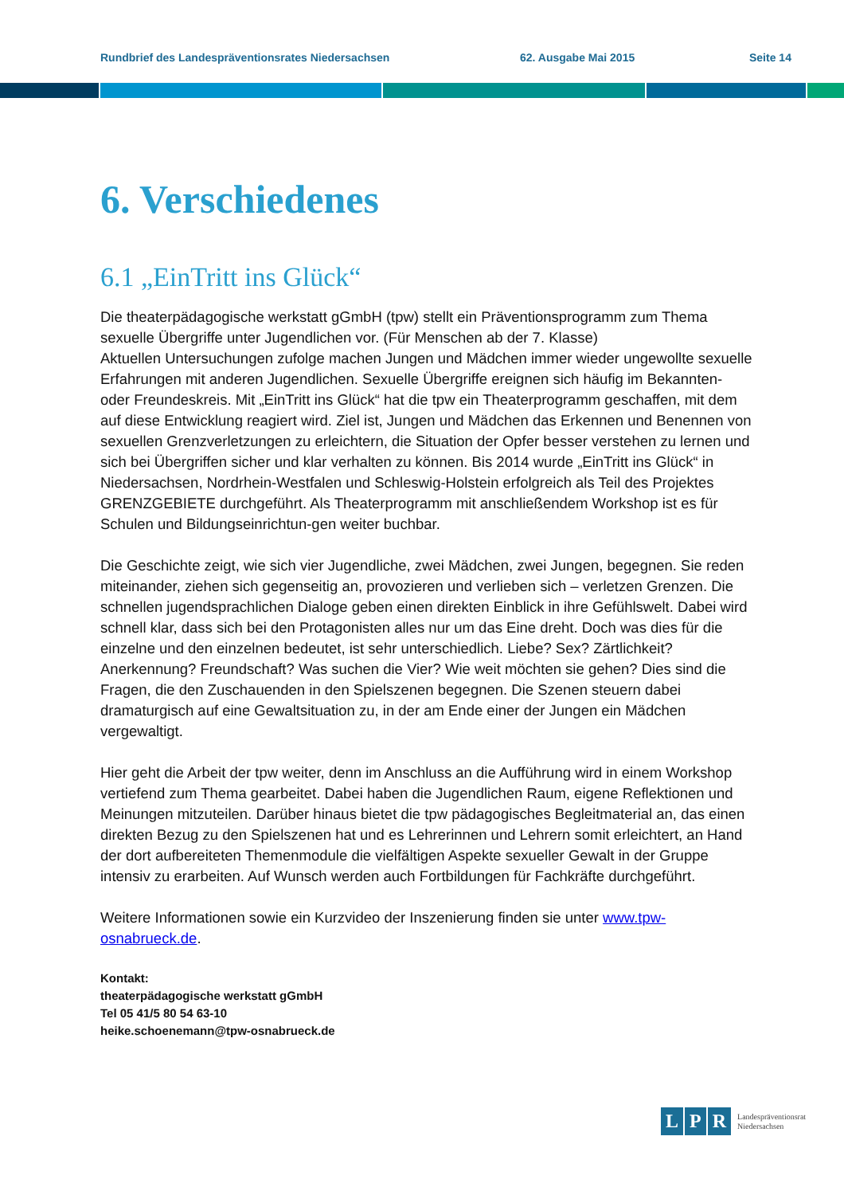Rundbrief des Landespräventionsrates Niedersachsen 62. Ausgabe Mai 2015 Seite 14
6. Verschiedenes
6.1 „EinTritt ins Glück“
Die theaterpädagogische werkstatt gGmbH (tpw) stellt ein Präventionsprogramm zum Thema sexuelle Übergriffe unter Jugendlichen vor. (Für Menschen ab der 7. Klasse)
Aktuellen Untersuchungen zufolge machen Jungen und Mädchen immer wieder ungewollte sexuelle Erfahrungen mit anderen Jugendlichen. Sexuelle Übergriffe ereignen sich häufig im Bekannten- oder Freundeskreis. Mit „EinTritt ins Glück“ hat die tpw ein Theaterprogramm geschaffen, mit dem auf diese Entwicklung reagiert wird. Ziel ist, Jungen und Mädchen das Erkennen und Benennen von sexuellen Grenzverletzungen zu erleichtern, die Situation der Opfer besser verstehen zu lernen und sich bei Übergriffen sicher und klar verhalten zu können. Bis 2014 wurde „EinTritt ins Glück“ in Niedersachsen, Nordrhein-Westfalen und Schleswig-Holstein erfolgreich als Teil des Projektes GRENZGEBIETE durchgeführt. Als Theaterprogramm mit anschließendem Workshop ist es für Schulen und Bildungseinrichtun-gen weiter buchbar.
Die Geschichte zeigt, wie sich vier Jugendliche, zwei Mädchen, zwei Jungen, begegnen. Sie reden miteinander, ziehen sich gegenseitig an, provozieren und verlieben sich – verletzen Grenzen. Die schnellen jugendsprachlichen Dialoge geben einen direkten Einblick in ihre Gefühlswelt. Dabei wird schnell klar, dass sich bei den Protagonisten alles nur um das Eine dreht. Doch was dies für die einzelne und den einzelnen bedeutet, ist sehr unterschiedlich. Liebe? Sex? Zärtlichkeit? Anerkennung? Freundschaft? Was suchen die Vier? Wie weit möchten sie gehen? Dies sind die Fragen, die den Zuschauenden in den Spielszenen begegnen. Die Szenen steuern dabei dramaturgisch auf eine Gewaltsituation zu, in der am Ende einer der Jungen ein Mädchen vergewaltigt.
Hier geht die Arbeit der tpw weiter, denn im Anschluss an die Aufführung wird in einem Workshop vertiefend zum Thema gearbeitet. Dabei haben die Jugendlichen Raum, eigene Reflektionen und Meinungen mitzuteilen. Darüber hinaus bietet die tpw pädagogisches Begleitmaterial an, das einen direkten Bezug zu den Spielszenen hat und es Lehrerinnen und Lehrern somit erleichtert, an Hand der dort aufbereiteten Themenmodule die vielfältigen Aspekte sexueller Gewalt in der Gruppe intensiv zu erarbeiten. Auf Wunsch werden auch Fortbildungen für Fachkräfte durchgeführt.
Weitere Informationen sowie ein Kurzvideo der Inszenierung finden sie unter www.tpw-osnabrueck.de.
Kontakt:
theaterpädagogische werkstatt gGmbH
Tel 05 41/5 80 54 63-10
heike.schoenemann@tpw-osnabrueck.de
L P R Landespräventionsrat
Niedersachsen